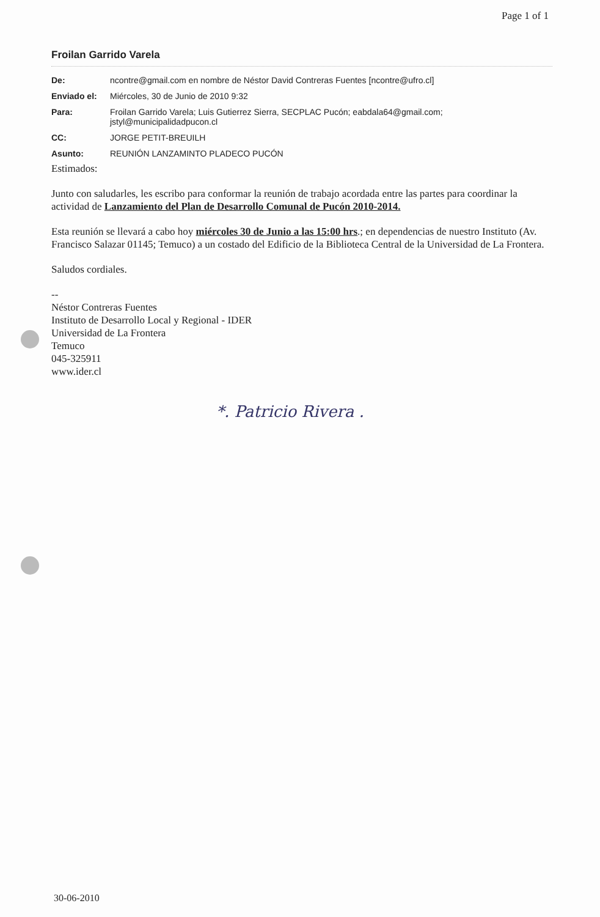Page 1 of 1
Froilan Garrido Varela
| De: | ncontre@gmail.com en nombre de Néstor David Contreras Fuentes [ncontre@ufro.cl] |
| Enviado el: | Miércoles, 30 de Junio de 2010 9:32 |
| Para: | Froilan Garrido Varela; Luis Gutierrez Sierra, SECPLAC Pucón; eabdala64@gmail.com; jstyl@municipalidadpucon.cl |
| CC: | JORGE PETIT-BREUILH |
| Asunto: | REUNIÓN LANZAMINTO PLADECO PUCÓN |
Estimados:
Junto con saludarles, les escribo para conformar la reunión de trabajo acordada entre las partes para coordinar la actividad de Lanzamiento del Plan de Desarrollo Comunal de Pucón 2010-2014.
Esta reunión se llevará a cabo hoy miércoles 30 de Junio a las 15:00 hrs.; en dependencias de nuestro Instituto (Av. Francisco Salazar 01145; Temuco) a un costado del Edificio de la Biblioteca Central de la Universidad de La Frontera.
Saludos cordiales.
--
Néstor Contreras Fuentes
Instituto de Desarrollo Local y Regional - IDER
Universidad de La Frontera
Temuco
045-325911
www.ider.cl
*. Patricio Rivera .
30-06-2010